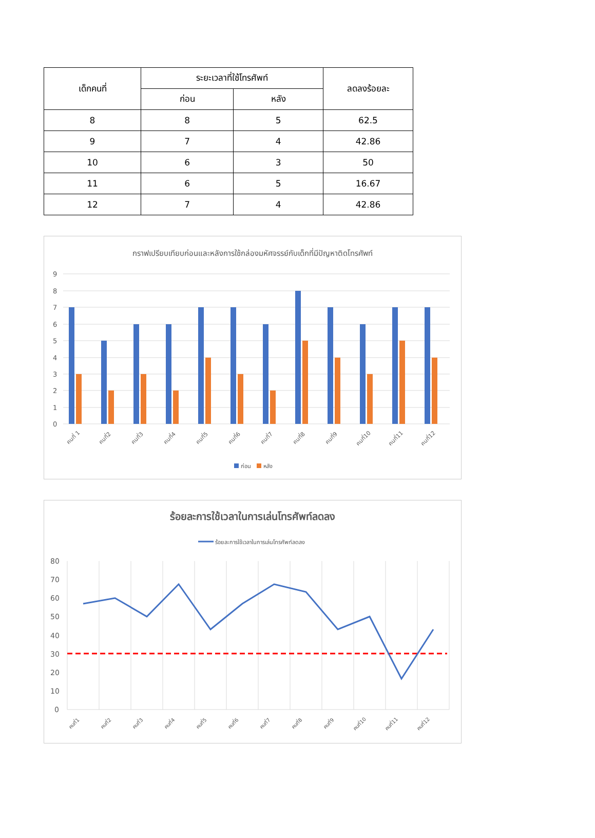| เด็กคนที่ | ระยะเวลาที่ใช้โทรศัพท์ | | ลดลงร้อยละ |
| --- | --- | --- | --- |
| | ก่อน | หลัง | |
| 8 | 8 | 5 | 62.5 |
| 9 | 7 | 4 | 42.86 |
| 10 | 6 | 3 | 50 |
| 11 | 6 | 5 | 16.67 |
| 12 | 7 | 4 | 42.86 |
กราฟเปรียบเทียบก่อนและหลังการใช้กล่องมหัศจรรย์กับเด็กที่มีปัญหาติดโทรศัพท์
9
8
7
6
5
4
3
2
1
0
คนที่ 1
คนที่2
คนที่3
คนที่4
คนที่5
คนที่6
คนที่7
คนที่8
คนที่9
คนที่10
คนที่11
คนที่12
ก่อน
หลัง
ร้อยละการใช้เวลาในการเล่นโทรศัพท์ลดลง
ร้อยละการใช้เวลาในการเล่นโทรศัพท์ลดลง
80
70
60
50
40
30
20
10
0
คนที่1
คนที่2
คนที่3
คนที่4
คนที่5
คนที่6
คนที่7
คนที่8
คนที่9
คนที่10
คนที่11
คนที่12